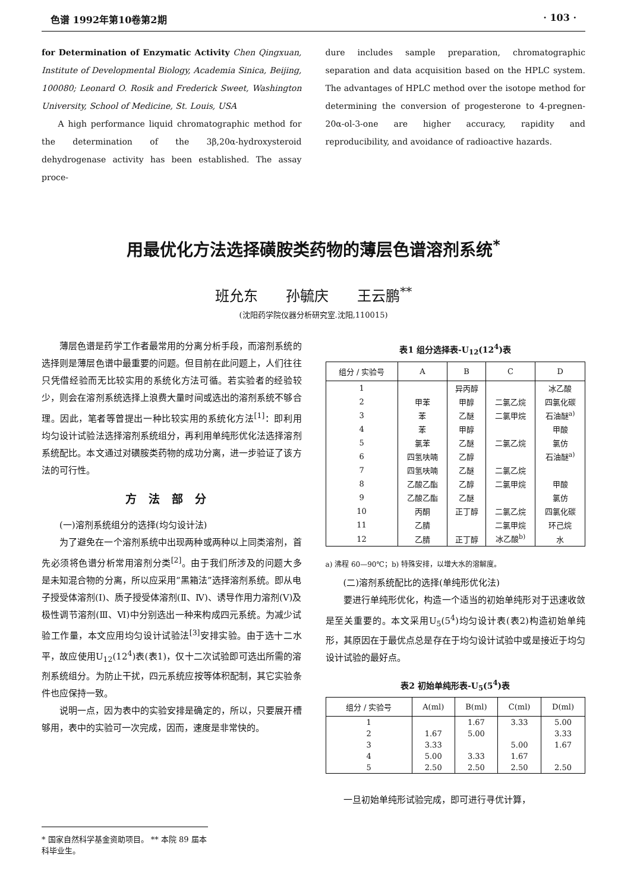色谱 1992年第10卷第2期 · 103 ·
for Determination of Enzymatic Activity Chen Qingxuan, Institute of Developmental Biology, Academia Sinica, Beijing, 100080; Leonard O. Rosik and Frederick Sweet, Washington University, School of Medicine, St. Louis, USA
A high performance liquid chromatographic method for the determination of the 3β,20α-hydroxysteroid dehydrogenase activity has been established. The assay proce-
dure includes sample preparation, chromatographic separation and data acquisition based on the HPLC system. The advantages of HPLC method over the isotope method for determining the conversion of progesterone to 4-pregnen-20α-ol-3-one are higher accuracy, rapidity and reproducibility, and avoidance of radioactive hazards.
用最优化方法选择磺胺类药物的薄层色谱溶剂系统<sup>*</sup>
班允东 孙毓庆 王云鹏<sup>**</sup>
(沈阳药学院仪器分析研究室.沈阳,110015)
薄层色谱是药学工作者最常用的分离分析手段，而溶剂系统的选择则是薄层色谱中最重要的问题。但目前在此问题上，人们往往只凭借经验而无比较实用的系统化方法可循。若实验者的经验较少，则会在溶剂系统选择上浪费大量时间或选出的溶剂系统不够合理。因此，笔者等曾提出一种比较实用的系统化方法<sup>[1]</sup>：即利用均匀设计试验法选择溶剂系统组分，再利用单纯形优化法选择溶剂系统配比。本文通过对磺胺类药物的成功分离，进一步验证了该方法的可行性。
方法部分
(一)溶剂系统组分的选择(均匀设计法)
为了避免在一个溶剂系统中出现两种或两种以上同类溶剂，首先必须将色谱分析常用溶剂分类<sup>[2]</sup>。由于我们所涉及的问题大多是未知混合物的分离，所以应采用“黑箱法”选择溶剂系统。即从电子授受体溶剂(Ⅰ)、质子授受体溶剂(Ⅱ、Ⅳ)、诱导作用力溶剂(Ⅴ)及极性调节溶剂(Ⅲ、Ⅵ)中分别选出一种来构成四元系统。为减少试验工作量，本文应用均匀设计试验法<sup>[3]</sup>安排实验。由于选十二水平，故应使用U<sub>12</sub>(12<sup>4</sup>)表(表1)，仅十二次试验即可选出所需的溶剂系统组分。为防止干扰，四元系统应按等体积配制，其它实验条件也应保持一致。
说明一点，因为表中的实验安排是确定的，所以，只要展开槽够用，表中的实验可一次完成，因而，速度是非常快的。
表1 组分选择表-U<sub>12</sub>(12<sup>4</sup>)表
| 组分 / 实验号 | A | B | C | D |
| --- | --- | --- | --- | --- |
| 1 | | 异丙醇 | | 冰乙酸 |
| 2 | 甲苯 | 甲醇 | 二氯乙烷 | 四氯化碳 |
| 3 | 苯 | 乙醚 | 二氯甲烷 | 石油醚<sup>a)</sup> |
| 4 | 苯 | 甲醇 | | 甲酸 |
| 5 | 氯苯 | 乙醚 | 二氯乙烷 | 氯仿 |
| 6 | 四氢呋喃 | 乙醇 | | 石油醚<sup>a)</sup> |
| 7 | 四氢呋喃 | 乙醚 | 二氯乙烷 | |
| 8 | 乙酸乙酯 | 乙醇 | 二氯甲烷 | 甲酸 |
| 9 | 乙酸乙酯 | 乙醚 | | 氯仿 |
| 10 | 丙酮 | 正丁醇 | 二氯乙烷 | 四氯化碳 |
| 11 | 乙腈 | | 二氯甲烷 | 环己烷 |
| 12 | 乙腈 | 正丁醇 | 冰乙酸<sup>b)</sup> | 水 |
a) 沸程 60—90℃；b) 特殊安排，以增大水的溶解度。
(二)溶剂系统配比的选择(单纯形优化法)
要进行单纯形优化，构造一个适当的初始单纯形对于迅速收敛是至关重要的。本文采用U<sub>5</sub>(5<sup>4</sup>)均匀设计表(表2)构造初始单纯形，其原因在于最优点总是存在于均匀设计试验中或是接近于均匀设计试验的最好点。
表2 初始单纯形表-U<sub>5</sub>(5<sup>4</sup>)表
| 组分 / 实验号 | A(ml) | B(ml) | C(ml) | D(ml) |
| --- | --- | --- | --- | --- |
| 1 | | 1.67 | 3.33 | 5.00 |
| 2 | 1.67 | 5.00 | | 3.33 |
| 3 | 3.33 | | 5.00 | 1.67 |
| 4 | 5.00 | 3.33 | 1.67 | |
| 5 | 2.50 | 2.50 | 2.50 | 2.50 |
一旦初始单纯形试验完成，即可进行寻优计算，
* 国家自然科学基金资助项目。 ** 本院 89 届本科毕业生。